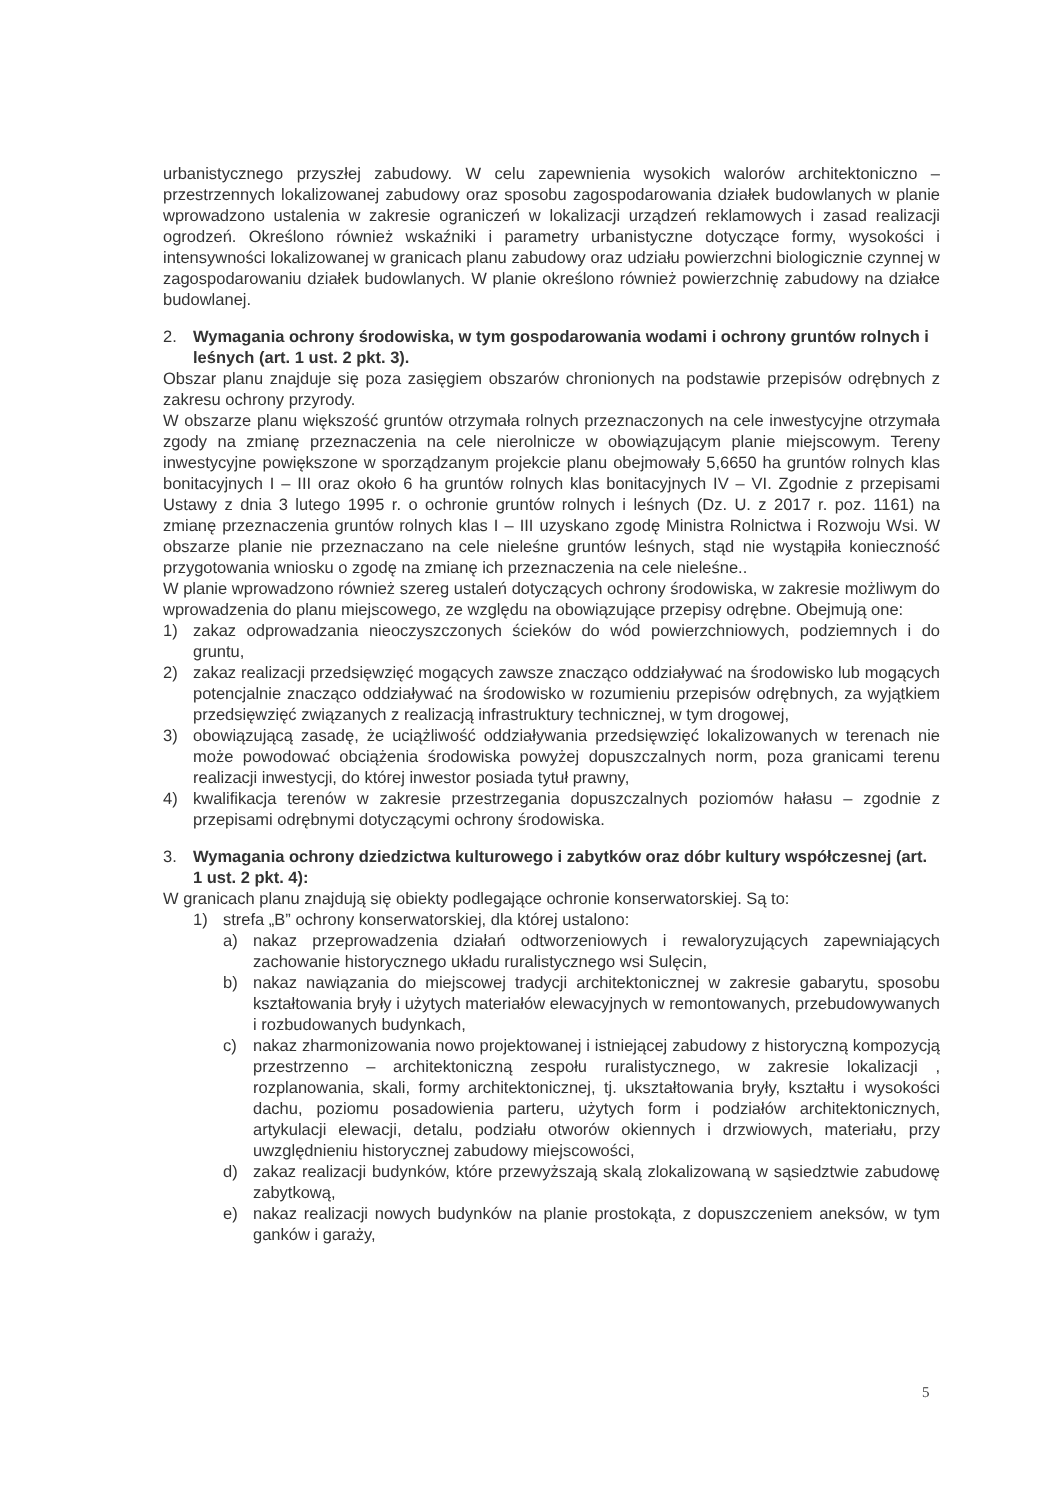urbanistycznego przyszłej zabudowy. W celu zapewnienia wysokich walorów architektoniczno – przestrzennych lokalizowanej zabudowy oraz sposobu zagospodarowania działek budowlanych w planie wprowadzono ustalenia w zakresie ograniczeń w lokalizacji urządzeń reklamowych i zasad realizacji ogrodzeń. Określono również wskaźniki i parametry urbanistyczne dotyczące formy, wysokości i intensywności lokalizowanej w granicach planu zabudowy oraz udziału powierzchni biologicznie czynnej w zagospodarowaniu działek budowlanych. W planie określono również powierzchnię zabudowy na działce budowlanej.
2. Wymagania ochrony środowiska, w tym gospodarowania wodami i ochrony gruntów rolnych i leśnych (art. 1 ust. 2 pkt. 3).
Obszar planu znajduje się poza zasięgiem obszarów chronionych na podstawie przepisów odrębnych z zakresu ochrony przyrody.
W obszarze planu większość gruntów otrzymała rolnych przeznaczonych na cele inwestycyjne otrzymała zgody na zmianę przeznaczenia na cele nierolnicze w obowiązującym planie miejscowym. Tereny inwestycyjne powiększone w sporządzanym projekcie planu obejmowały 5,6650 ha gruntów rolnych klas bonitacyjnych I – III oraz około 6 ha gruntów rolnych klas bonitacyjnych IV – VI. Zgodnie z przepisami Ustawy z dnia 3 lutego 1995 r. o ochronie gruntów rolnych i leśnych (Dz. U. z 2017 r. poz. 1161) na zmianę przeznaczenia gruntów rolnych klas I – III uzyskano zgodę Ministra Rolnictwa i Rozwoju Wsi. W obszarze planie nie przeznaczano na cele nieleśne gruntów leśnych, stąd nie wystąpiła konieczność przygotowania wniosku o zgodę na zmianę ich przeznaczenia na cele nieleśne..
W planie wprowadzono również szereg ustaleń dotyczących ochrony środowiska, w zakresie możliwym do wprowadzenia do planu miejscowego, ze względu na obowiązujące przepisy odrębne. Obejmują one:
1) zakaz odprowadzania nieoczyszczonych ścieków do wód powierzchniowych, podziemnych i do gruntu,
2) zakaz realizacji przedsięwzięć mogących zawsze znacząco oddziaływać na środowisko lub mogących potencjalnie znacząco oddziaływać na środowisko w rozumieniu przepisów odrębnych, za wyjątkiem przedsięwzięć związanych z realizacją infrastruktury technicznej, w tym drogowej,
3) obowiązującą zasadę, że uciążliwość oddziaływania przedsięwzięć lokalizowanych w terenach nie może powodować obciążenia środowiska powyżej dopuszczalnych norm, poza granicami terenu realizacji inwestycji, do której inwestor posiada tytuł prawny,
4) kwalifikacja terenów w zakresie przestrzegania dopuszczalnych poziomów hałasu – zgodnie z przepisami odrębnymi dotyczącymi ochrony środowiska.
3. Wymagania ochrony dziedzictwa kulturowego i zabytków oraz dóbr kultury współczesnej (art. 1 ust. 2 pkt. 4):
W granicach planu znajdują się obiekty podlegające ochronie konserwatorskiej. Są to:
1) strefa „B” ochrony konserwatorskiej, dla której ustalono:
a) nakaz przeprowadzenia działań odtworzeniowych i rewaloryzujących zapewniających zachowanie historycznego układu ruralistycznego wsi Sulęcin,
b) nakaz nawiązania do miejscowej tradycji architektonicznej w zakresie gabarytu, sposobu kształtowania bryły i użytych materiałów elewacyjnych w remontowanych, przebudowywanych i rozbudowanych budynkach,
c) nakaz zharmonizowania nowo projektowanej i istniejącej zabudowy z historyczną kompozycją przestrzenno – architektoniczną zespołu ruralistycznego, w zakresie lokalizacji , rozplanowania, skali, formy architektonicznej, tj. ukształtowania bryły, kształtu i wysokości dachu, poziomu posadowienia parteru, użytych form i podziałów architektonicznych, artykulacji elewacji, detalu, podziału otworów okiennych i drzwiowych, materiału, przy uwzględnieniu historycznej zabudowy miejscowości,
d) zakaz realizacji budynków, które przewyższają skalą zlokalizowaną w sąsiedztwie zabudowę zabytkową,
e) nakaz realizacji nowych budynków na planie prostokąta, z dopuszczeniem aneksów, w tym ganków i garaży,
5